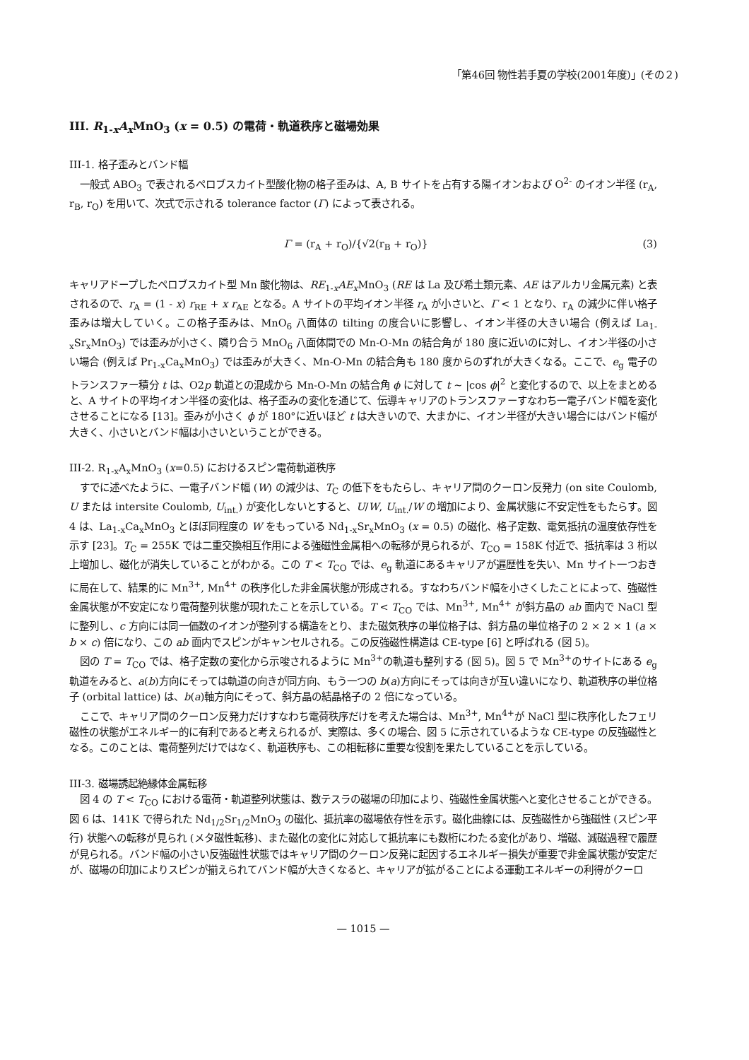「第46回 物性若手夏の学校(2001年度)」(その２)
III. R<sub>1-x</sub>A<sub>x</sub>MnO<sub>3</sub> (x = 0.5) の電荷・軌道秩序と磁場効果
III-1. 格子歪みとバンド幅
一般式 ABO<sub>3</sub> で表されるペロブスカイト型酸化物の格子歪みは、A, B サイトを占有する陽イオンおよび O<sup>2-</sup> のイオン半径 (r<sub>A</sub>, r<sub>B</sub>, r<sub>O</sub>) を用いて、次式で示される tolerance factor (Γ) によって表される。
Γ = (r<sub>A</sub> + r<sub>O</sub>)/{√2(r<sub>B</sub> + r<sub>O</sub>)} (3)
キャリアドープしたペロブスカイト型 Mn 酸化物は、RE<sub>1-x</sub>AE<sub>x</sub>MnO<sub>3</sub> (RE は La 及び希土類元素、AE はアルカリ金属元素) と表されるので、r<sub>A</sub> = (1 - x) r<sub>RE</sub> + x r<sub>AE</sub> となる。A サイトの平均イオン半径 r<sub>A</sub> が小さいと、Γ < 1 となり、r<sub>A</sub> の減少に伴い格子歪みは増大していく。この格子歪みは、MnO<sub>6</sub> 八面体の tilting の度合いに影響し、イオン半径の大きい場合 (例えば La<sub>1-x</sub>Sr<sub>x</sub>MnO<sub>3</sub>) では歪みが小さく、隣り合う MnO<sub>6</sub> 八面体間での Mn-O-Mn の結合角が 180 度に近いのに対し、イオン半径の小さい場合 (例えば Pr<sub>1-x</sub>Ca<sub>x</sub>MnO<sub>3</sub>) では歪みが大きく、Mn-O-Mn の結合角も 180 度からのずれが大きくなる。ここで、e<sub>g</sub> 電子のトランスファー積分 t は、O2p 軌道との混成から Mn-O-Mn の結合角 ϕ に対して t ~ |cos ϕ|<sup>2</sup> と変化するので、以上をまとめると、A サイトの平均イオン半径の変化は、格子歪みの変化を通じて、伝導キャリアのトランスファーすなわち一電子バンド幅を変化させることになる [13]。歪みが小さく ϕ が 180°に近いほど t は大きいので、大まかに、イオン半径が大きい場合にはバンド幅が大きく、小さいとバンド幅は小さいということができる。
III-2. R<sub>1-x</sub>A<sub>x</sub>MnO<sub>3</sub> (x=0.5) におけるスピン電荷軌道秩序
すでに述べたように、一電子バンド幅 (W) の減少は、T<sub>C</sub> の低下をもたらし、キャリア間のクーロン反発力 (on site Coulomb, U または intersite Coulomb, U<sub>int.</sub>) が変化しないとすると、U/W, U<sub>int.</sub>/W の増加により、金属状態に不安定性をもたらす。図 4 は、La<sub>1-x</sub>Ca<sub>x</sub>MnO<sub>3</sub> とほぼ同程度の W をもっている Nd<sub>1-x</sub>Sr<sub>x</sub>MnO<sub>3</sub> (x = 0.5) の磁化、格子定数、電気抵抗の温度依存性を示す [23]。T<sub>C</sub> = 255K では二重交換相互作用による強磁性金属相への転移が見られるが、T<sub>CO</sub> = 158K 付近で、抵抗率は 3 桁以上増加し、磁化が消失していることがわかる。この T < T<sub>CO</sub> では、e<sub>g</sub> 軌道にあるキャリアが遍歴性を失い、Mn サイト一つおきに局在して、結果的に Mn<sup>3+</sup>, Mn<sup>4+</sup> の秩序化した非金属状態が形成される。すなわちバンド幅を小さくしたことによって、強磁性金属状態が不安定になり電荷整列状態が現れたことを示している。T < T<sub>CO</sub> では、Mn<sup>3+</sup>, Mn<sup>4+</sup> が斜方晶の ab 面内で NaCl 型に整列し、c 方向には同一価数のイオンが整列する構造をとり、また磁気秩序の単位格子は、斜方晶の単位格子の 2 × 2 × 1 (a × b × c) 倍になり、この ab 面内でスピンがキャンセルされる。この反強磁性構造は CE-type [6] と呼ばれる (図 5)。
図の T = T<sub>CO</sub> では、格子定数の変化から示唆されるように Mn<sup>3+</sup>の軌道も整列する (図 5)。図 5 で Mn<sup>3+</sup>のサイトにある e<sub>g</sub> 軌道をみると、a(b)方向にそっては軌道の向きが同方向、もう一つの b(a)方向にそっては向きが互い違いになり、軌道秩序の単位格子 (orbital lattice) は、b(a)軸方向にそって、斜方晶の結晶格子の 2 倍になっている。
ここで、キャリア間のクーロン反発力だけすなわち電荷秩序だけを考えた場合は、Mn<sup>3+</sup>, Mn<sup>4+</sup>が NaCl 型に秩序化したフェリ磁性の状態がエネルギー的に有利であると考えられるが、実際は、多くの場合、図 5 に示されているような CE-type の反強磁性となる。このことは、電荷整列だけではなく、軌道秩序も、この相転移に重要な役割を果たしていることを示している。
III-3. 磁場誘起絶縁体金属転移
図 4 の T < T<sub>CO</sub> における電荷・軌道整列状態は、数テスラの磁場の印加により、強磁性金属状態へと変化させることができる。図 6 は、141K で得られた Nd<sub>1/2</sub>Sr<sub>1/2</sub>MnO<sub>3</sub> の磁化、抵抗率の磁場依存性を示す。磁化曲線には、反強磁性から強磁性 (スピン平行) 状態への転移が見られ (メタ磁性転移)、また磁化の変化に対応して抵抗率にも数桁にわたる変化があり、増磁、減磁過程で履歴が見られる。バンド幅の小さい反強磁性状態ではキャリア間のクーロン反発に起因するエネルギー損失が重要で非金属状態が安定だが、磁場の印加によりスピンが揃えられてバンド幅が大きくなると、キャリアが拡がることによる運動エネルギーの利得がクーロ
— 1015 —